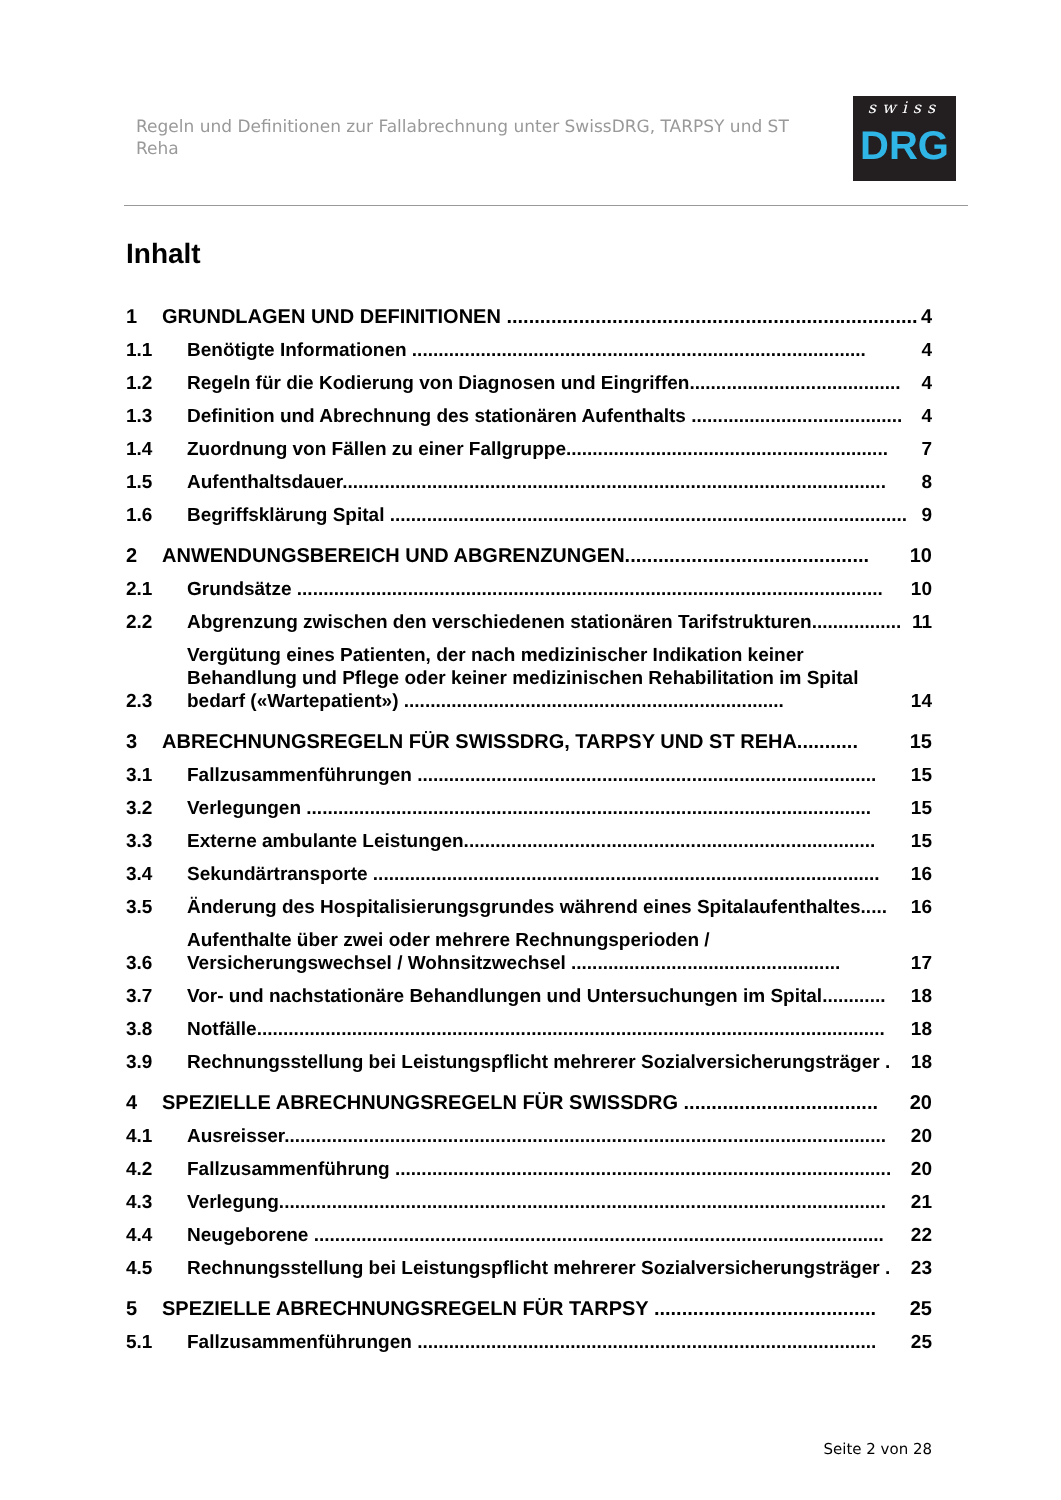Regeln und Definitionen zur Fallabrechnung unter SwissDRG, TARPSY und ST Reha
swiss
DRG
Inhalt
1 GRUNDLAGEN UND DEFINITIONEN .......................................................................... 4
1.1 Benötigte Informationen ...................................................................................... 4
1.2 Regeln für die Kodierung von Diagnosen und Eingriffen........................................ 4
1.3 Definition und Abrechnung des stationären Aufenthalts ........................................ 4
1.4 Zuordnung von Fällen zu einer Fallgruppe............................................................. 7
1.5 Aufenthaltsdauer....................................................................................................... 8
1.6 Begriffsklärung Spital .................................................................................................. 9
2 ANWENDUNGSBEREICH UND ABGRENZUNGEN............................................ 10
2.1 Grundsätze ............................................................................................................... 10
2.2 Abgrenzung zwischen den verschiedenen stationären Tarifstrukturen................. 11
2.3 Vergütung eines Patienten, der nach medizinischer Indikation keiner Behandlung und Pflege oder keiner medizinischen Rehabilitation im Spital bedarf («Wartepatient») ........................................................................ 14
3 ABRECHNUNGSREGELN FÜR SWISSDRG, TARPSY UND ST REHA........... 15
3.1 Fallzusammenführungen ....................................................................................... 15
3.2 Verlegungen ........................................................................................................... 15
3.3 Externe ambulante Leistungen.............................................................................. 15
3.4 Sekundärtransporte ................................................................................................ 16
3.5 Änderung des Hospitalisierungsgrundes während eines Spitalaufenthaltes..... 16
3.6 Aufenthalte über zwei oder mehrere Rechnungsperioden / Versicherungswechsel / Wohnsitzwechsel ................................................... 17
3.7 Vor- und nachstationäre Behandlungen und Untersuchungen im Spital............ 18
3.8 Notfälle....................................................................................................................... 18
3.9 Rechnungsstellung bei Leistungspflicht mehrerer Sozialversicherungsträger . 18
4 SPEZIELLE ABRECHNUNGSREGELN FÜR SWISSDRG ................................... 20
4.1 Ausreisser.................................................................................................................. 20
4.2 Fallzusammenführung .............................................................................................. 20
4.3 Verlegung................................................................................................................... 21
4.4 Neugeborene ............................................................................................................ 22
4.5 Rechnungsstellung bei Leistungspflicht mehrerer Sozialversicherungsträger . 23
5 SPEZIELLE ABRECHNUNGSREGELN FÜR TARPSY ........................................ 25
5.1 Fallzusammenführungen ....................................................................................... 25
Seite 2 von 28